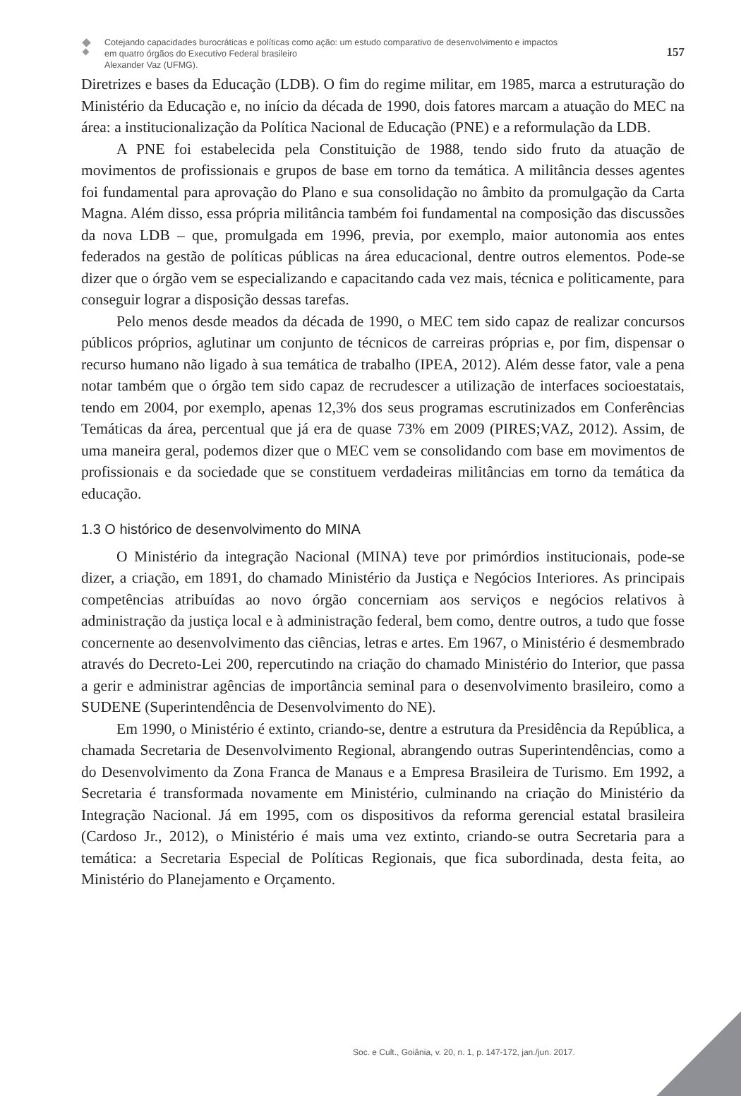Cotejando capacidades burocráticas e políticas como ação: um estudo comparativo de desenvolvimento e impactos
em quatro órgãos do Executivo Federal brasileiro
Alexander Vaz (UFMG).
157
Diretrizes e bases da Educação (LDB). O fim do regime militar, em 1985, marca a estruturação do Ministério da Educação e, no início da década de 1990, dois fatores marcam a atuação do MEC na área: a institucionalização da Política Nacional de Educação (PNE) e a reformulação da LDB.
A PNE foi estabelecida pela Constituição de 1988, tendo sido fruto da atuação de movimentos de profissionais e grupos de base em torno da temática. A militância desses agentes foi fundamental para aprovação do Plano e sua consolidação no âmbito da promulgação da Carta Magna. Além disso, essa própria militância também foi fundamental na composição das discussões da nova LDB – que, promulgada em 1996, previa, por exemplo, maior autonomia aos entes federados na gestão de políticas públicas na área educacional, dentre outros elementos. Pode-se dizer que o órgão vem se especializando e capacitando cada vez mais, técnica e politicamente, para conseguir lograr a disposição dessas tarefas.
Pelo menos desde meados da década de 1990, o MEC tem sido capaz de realizar concursos públicos próprios, aglutinar um conjunto de técnicos de carreiras próprias e, por fim, dispensar o recurso humano não ligado à sua temática de trabalho (IPEA, 2012). Além desse fator, vale a pena notar também que o órgão tem sido capaz de recrudescer a utilização de interfaces socioestatais, tendo em 2004, por exemplo, apenas 12,3% dos seus programas escrutinizados em Conferências Temáticas da área, percentual que já era de quase 73% em 2009 (PIRES;VAZ, 2012). Assim, de uma maneira geral, podemos dizer que o MEC vem se consolidando com base em movimentos de profissionais e da sociedade que se constituem verdadeiras militâncias em torno da temática da educação.
1.3 O histórico de desenvolvimento do MINA
O Ministério da integração Nacional (MINA) teve por primórdios institucionais, pode-se dizer, a criação, em 1891, do chamado Ministério da Justiça e Negócios Interiores. As principais competências atribuídas ao novo órgão concerniam aos serviços e negócios relativos à administração da justiça local e à administração federal, bem como, dentre outros, a tudo que fosse concernente ao desenvolvimento das ciências, letras e artes. Em 1967, o Ministério é desmembrado através do Decreto-Lei 200, repercutindo na criação do chamado Ministério do Interior, que passa a gerir e administrar agências de importância seminal para o desenvolvimento brasileiro, como a SUDENE (Superintendência de Desenvolvimento do NE).
Em 1990, o Ministério é extinto, criando-se, dentre a estrutura da Presidência da República, a chamada Secretaria de Desenvolvimento Regional, abrangendo outras Superintendências, como a do Desenvolvimento da Zona Franca de Manaus e a Empresa Brasileira de Turismo. Em 1992, a Secretaria é transformada novamente em Ministério, culminando na criação do Ministério da Integração Nacional. Já em 1995, com os dispositivos da reforma gerencial estatal brasileira (Cardoso Jr., 2012), o Ministério é mais uma vez extinto, criando-se outra Secretaria para a temática: a Secretaria Especial de Políticas Regionais, que fica subordinada, desta feita, ao Ministério do Planejamento e Orçamento.
Soc. e Cult., Goiânia, v. 20, n. 1, p. 147-172, jan./jun. 2017.